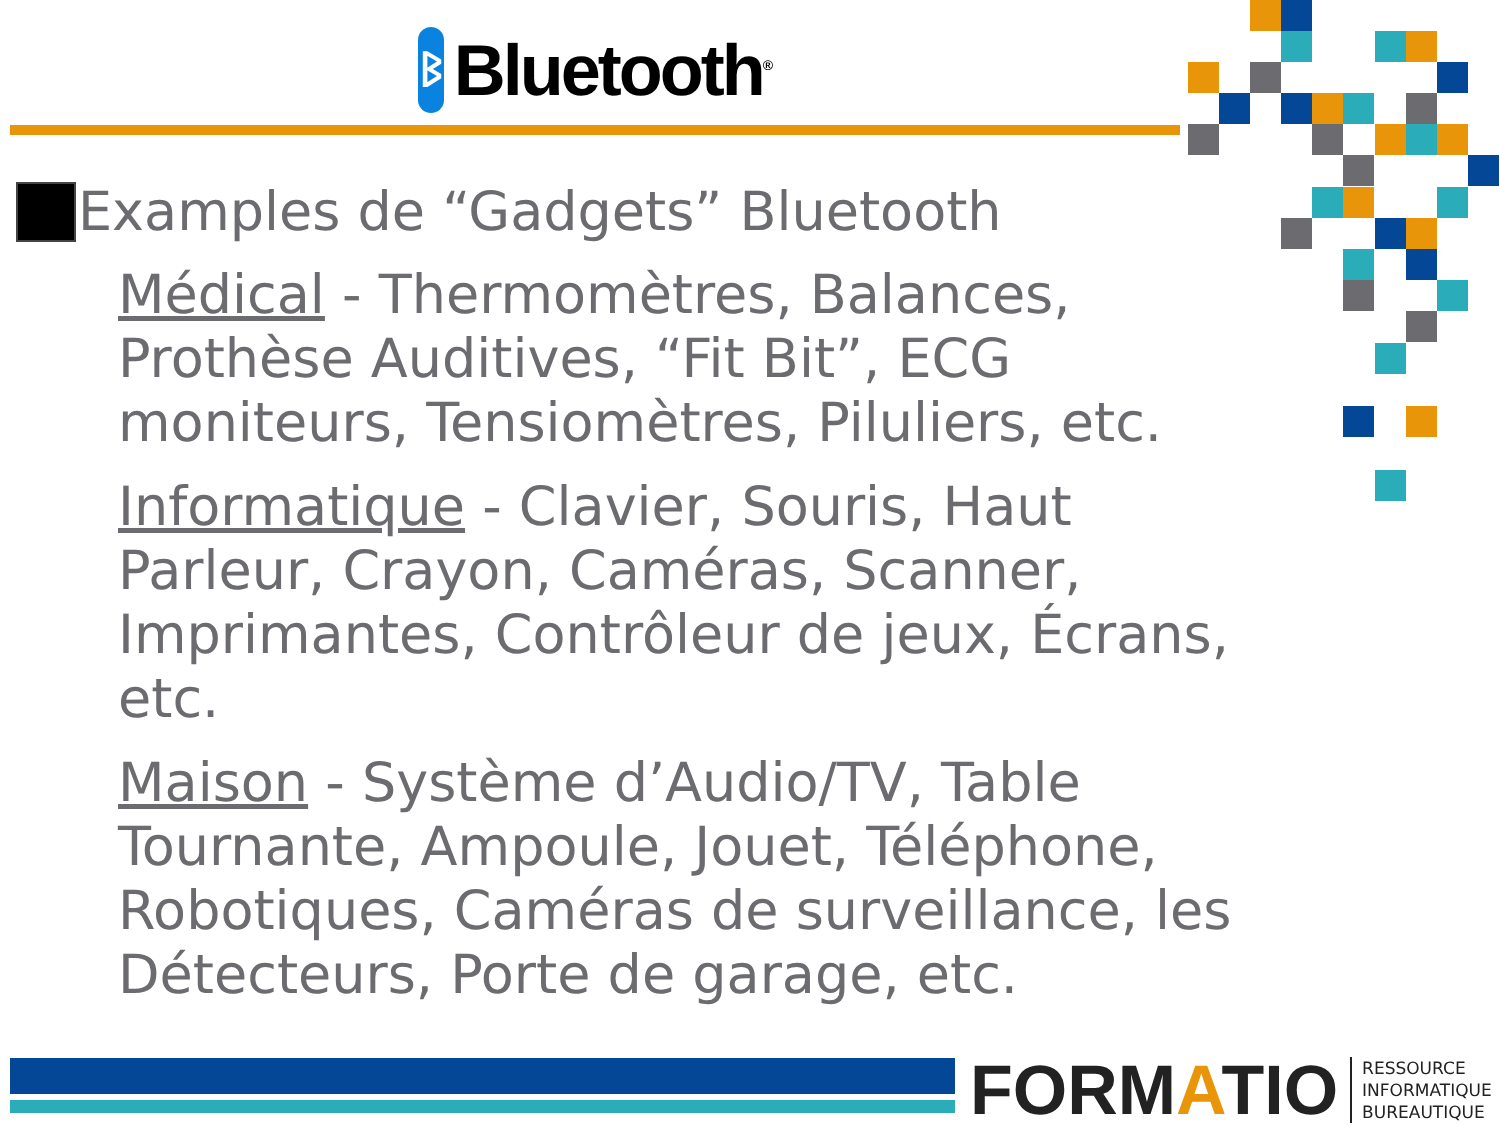ᛒ
Bluetooth<sup>®</sup>
Examples de “Gadgets” Bluetooth
Médical - Thermomètres, Balances, Prothèse Auditives, “Fit Bit”, ECG moniteurs, Tensiomètres, Piluliers, etc.
Informatique - Clavier, Souris, Haut Parleur, Crayon, Caméras, Scanner, Imprimantes, Contrôleur de jeux, Écrans, etc.
Maison - Système d’Audio/TV, Table Tournante, Ampoule, Jouet, Téléphone, Robotiques, Caméras de surveillance, les Détecteurs, Porte de garage, etc.
FORMATIO
RESSOURCE
INFORMATIQUE
BUREAUTIQUE